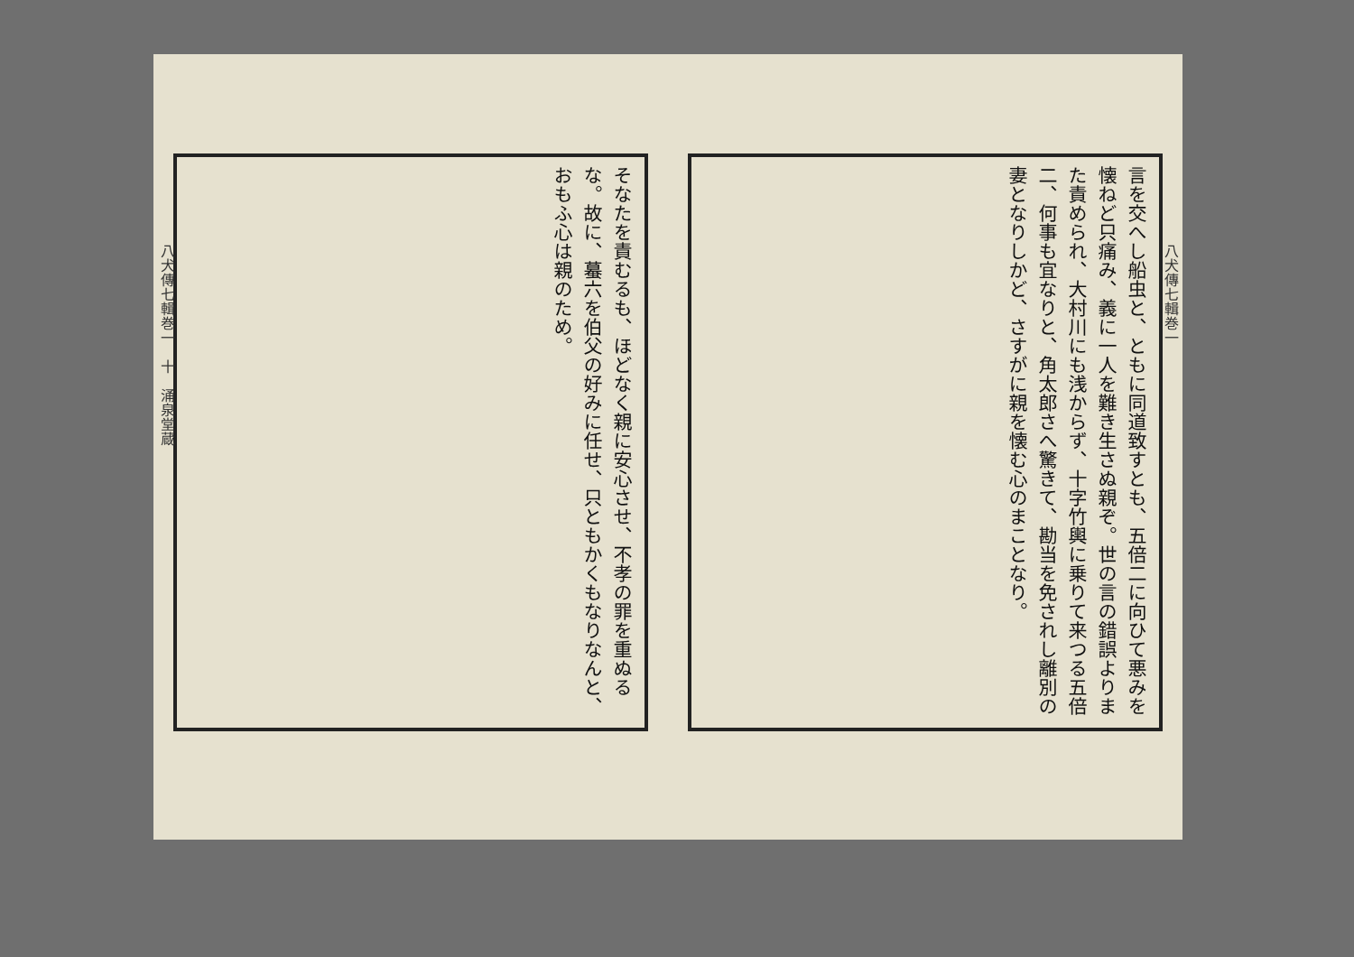そなたを責むるも、ほどなく親に安心させ、不孝の罪を重ぬるな。故に、蟇六を伯父の好みに任せ、只ともかくもなりなんと、おもふ心は親のため。
八犬傳七輯巻一　十　涌泉堂蔵
言を交へし船虫と、ともに同道致すとも、五倍二に向ひて悪みを懐ねど只痛み、義に一人を難き生さぬ親ぞ。世の言の錯誤よりまた責められ、大村川にも浅からず、十字竹輿に乗りて来つる五倍二、何事も宜なりと、角太郎さへ驚きて、勘当を免されし離別の妻となりしかど、さすがに親を懐む心のまことなり。
八犬傳七輯巻一